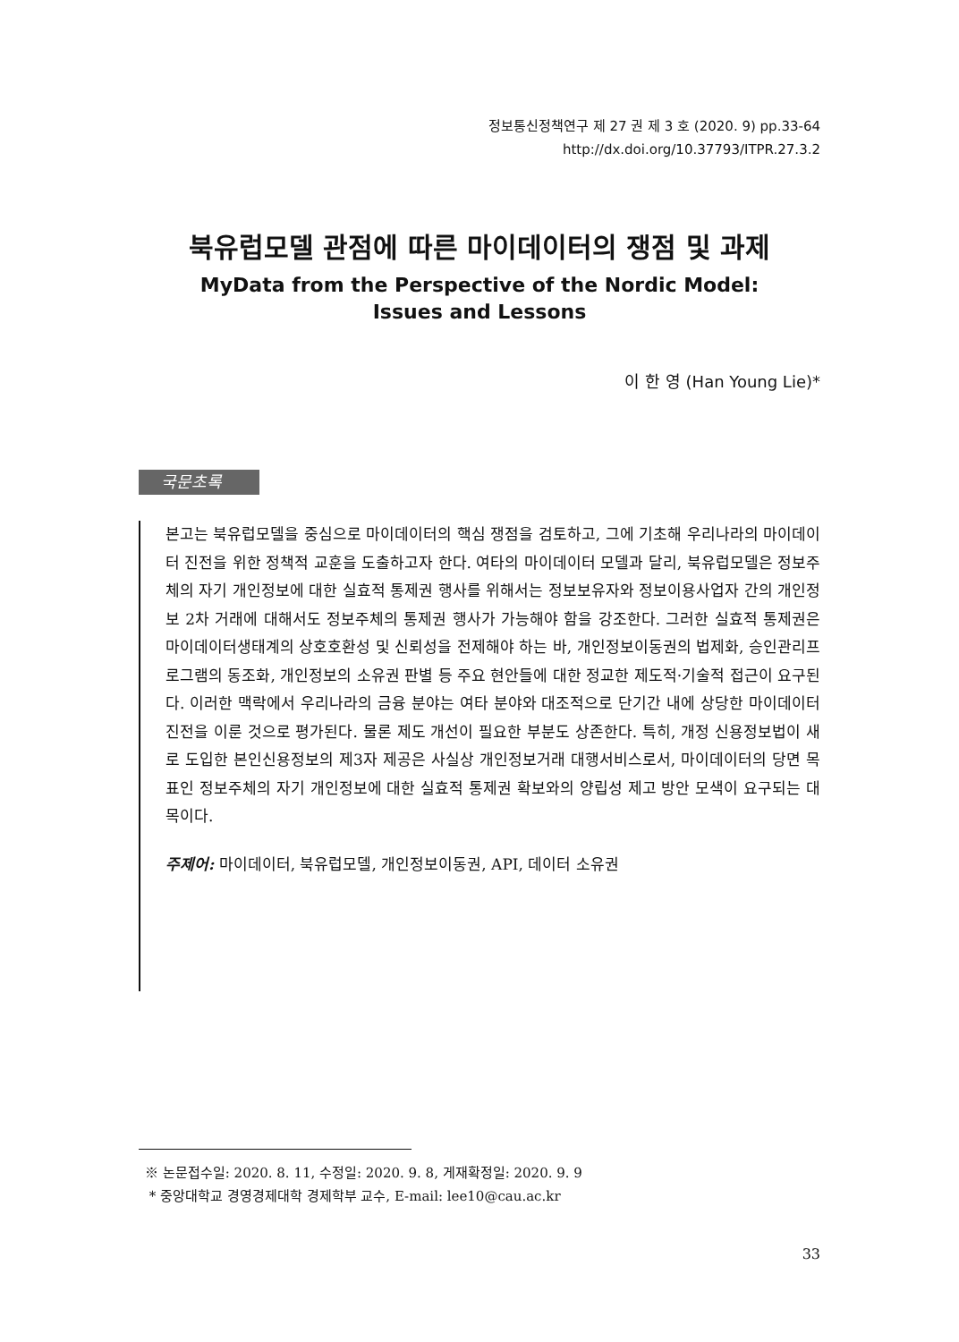정보통신정책연구 제 27 권 제 3 호 (2020. 9) pp.33-64
http://dx.doi.org/10.37793/ITPR.27.3.2
북유럽모델 관점에 따른 마이데이터의 쟁점 및 과제
MyData from the Perspective of the Nordic Model:
Issues and Lessons
이 한 영 (Han Young Lie)*
국문초록
본고는 북유럽모델을 중심으로 마이데이터의 핵심 쟁점을 검토하고, 그에 기초해 우리나라의 마이데이터 진전을 위한 정책적 교훈을 도출하고자 한다. 여타의 마이데이터 모델과 달리, 북유럽모델은 정보주체의 자기 개인정보에 대한 실효적 통제권 행사를 위해서는 정보보유자와 정보이용사업자 간의 개인정보 2차 거래에 대해서도 정보주체의 통제권 행사가 가능해야 함을 강조한다. 그러한 실효적 통제권은 마이데이터생태계의 상호호환성 및 신뢰성을 전제해야 하는 바, 개인정보이동권의 법제화, 승인관리프로그램의 동조화, 개인정보의 소유권 판별 등 주요 현안들에 대한 정교한 제도적·기술적 접근이 요구된다. 이러한 맥락에서 우리나라의 금융 분야는 여타 분야와 대조적으로 단기간 내에 상당한 마이데이터 진전을 이룬 것으로 평가된다. 물론 제도 개선이 필요한 부분도 상존한다. 특히, 개정 신용정보법이 새로 도입한 본인신용정보의 제3자 제공은 사실상 개인정보거래 대행서비스로서, 마이데이터의 당면 목표인 정보주체의 자기 개인정보에 대한 실효적 통제권 확보와의 양립성 제고 방안 모색이 요구되는 대목이다.
주제어: 마이데이터, 북유럽모델, 개인정보이동권, API, 데이터 소유권
※ 논문접수일: 2020. 8. 11, 수정일: 2020. 9. 8, 게재확정일: 2020. 9. 9
* 중앙대학교 경영경제대학 경제학부 교수, E-mail: lee10@cau.ac.kr
33